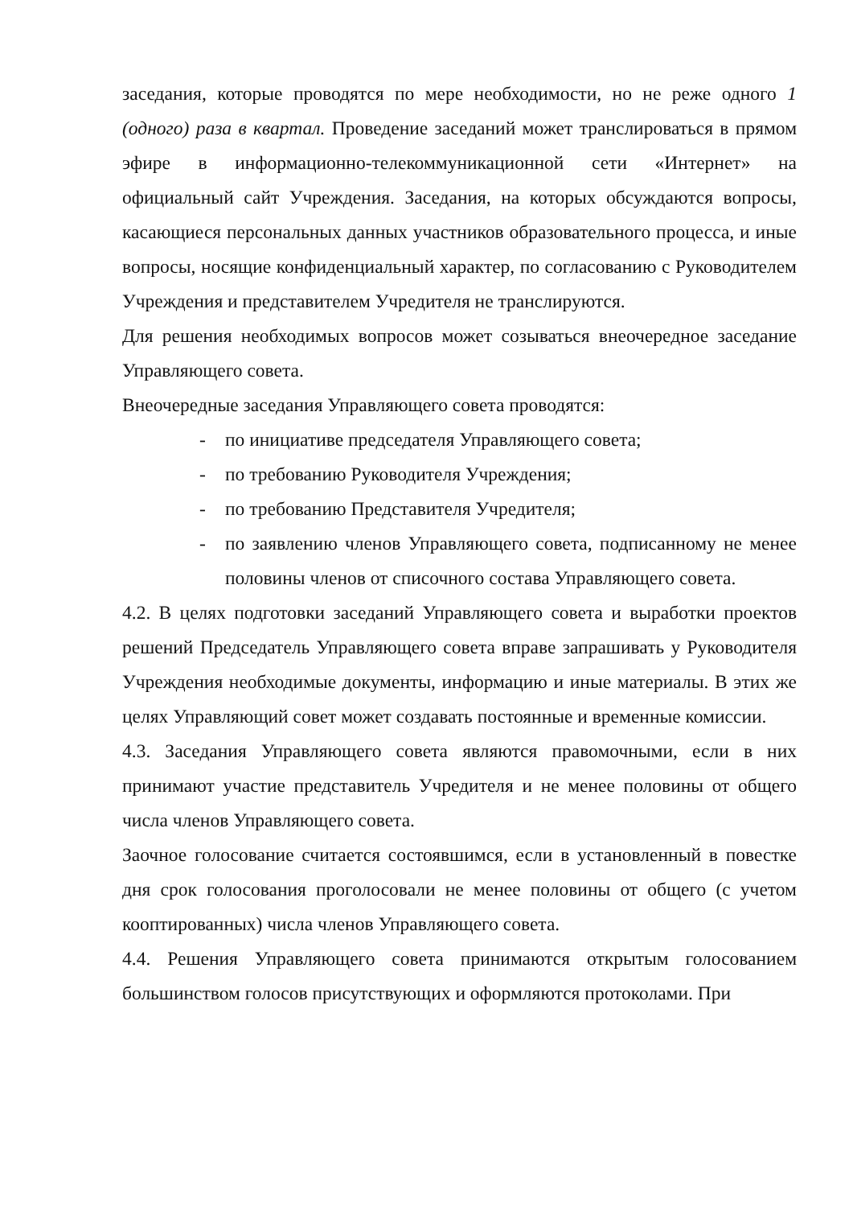заседания, которые проводятся по мере необходимости, но не реже одного 1 (одного) раза в квартал. Проведение заседаний может транслироваться в прямом эфире в информационно-телекоммуникационной сети «Интернет» на официальный сайт Учреждения. Заседания, на которых обсуждаются вопросы, касающиеся персональных данных участников образовательного процесса, и иные вопросы, носящие конфиденциальный характер, по согласованию с Руководителем Учреждения и представителем Учредителя не транслируются.
Для решения необходимых вопросов может созываться внеочередное заседание Управляющего совета.
Внеочередные заседания Управляющего совета проводятся:
- по инициативе председателя Управляющего совета;
- по требованию Руководителя Учреждения;
- по требованию Представителя Учредителя;
- по заявлению членов Управляющего совета, подписанному не менее половины членов от списочного состава Управляющего совета.
4.2. В целях подготовки заседаний Управляющего совета и выработки проектов решений Председатель Управляющего совета вправе запрашивать у Руководителя Учреждения необходимые документы, информацию и иные материалы. В этих же целях Управляющий совет может создавать постоянные и временные комиссии.
4.3. Заседания Управляющего совета являются правомочными, если в них принимают участие представитель Учредителя и не менее половины от общего числа членов Управляющего совета.
Заочное голосование считается состоявшимся, если в установленный в повестке дня срок голосования проголосовали не менее половины от общего (с учетом кооптированных) числа членов Управляющего совета.
4.4. Решения Управляющего совета принимаются открытым голосованием большинством голосов присутствующих и оформляются протоколами. При